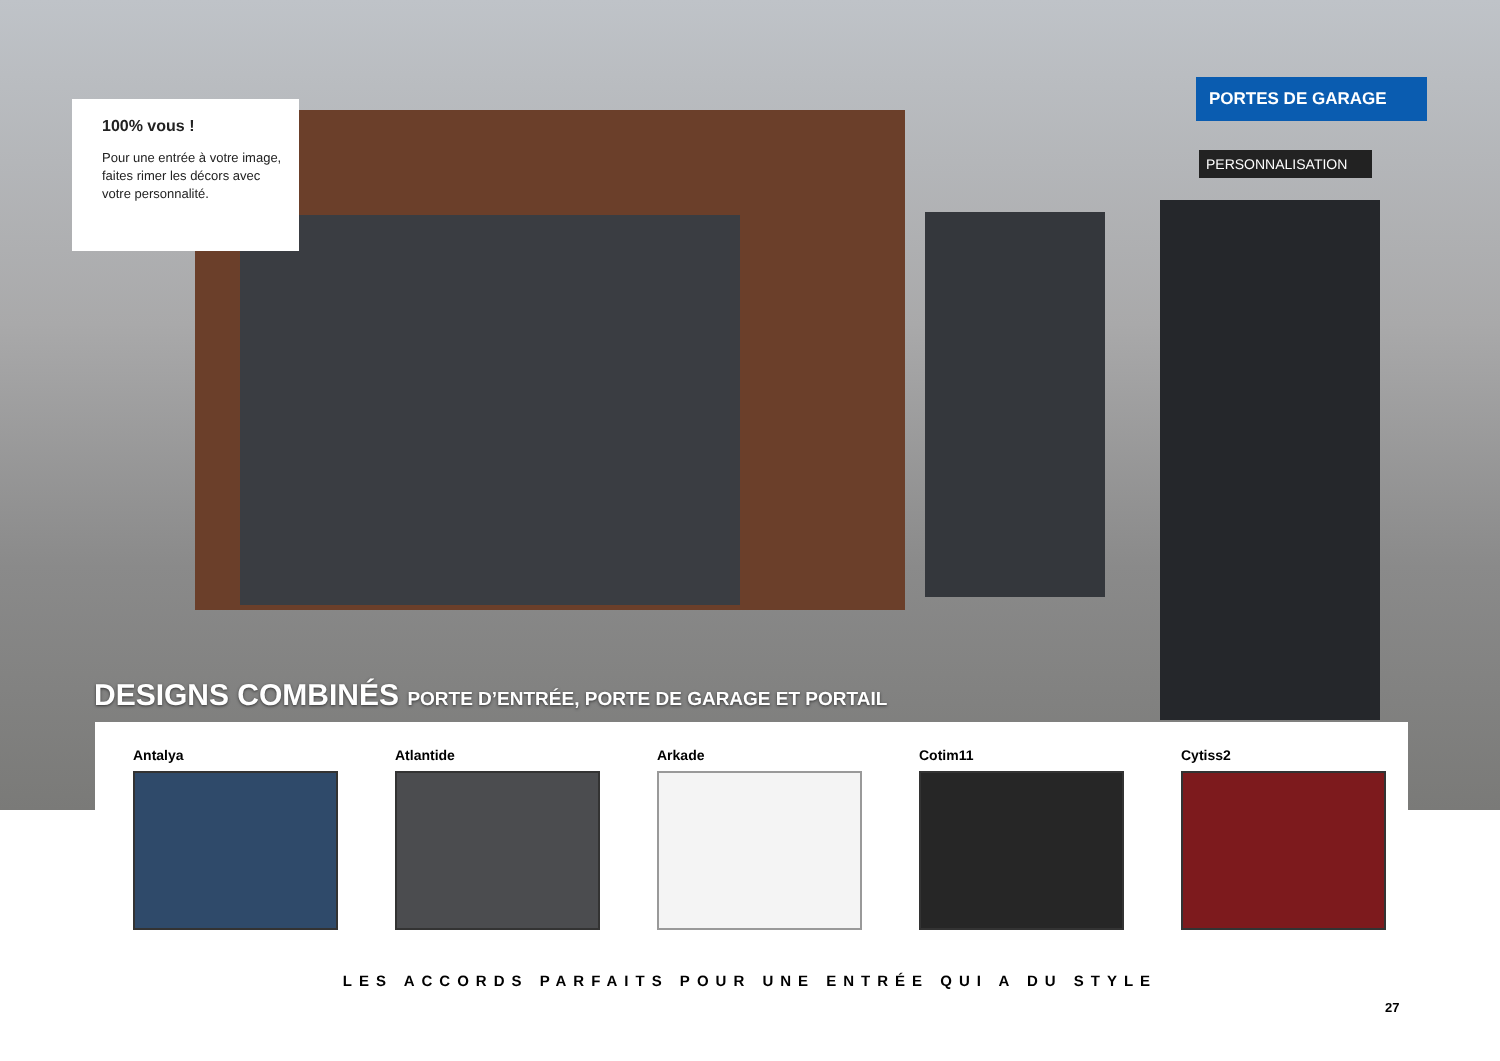100% vous !
Pour une entrée à votre image, faites rimer les décors avec votre personnalité.
PORTES DE GARAGE
PERSONNALISATION
DESIGNS COMBINÉS PORTE D’ENTRÉE, PORTE DE GARAGE ET PORTAIL
Antalya Atlantide Arkade Cotim11 Cytiss2
LES ACCORDS PARFAITS POUR UNE ENTRÉE QUI A DU STYLE
27